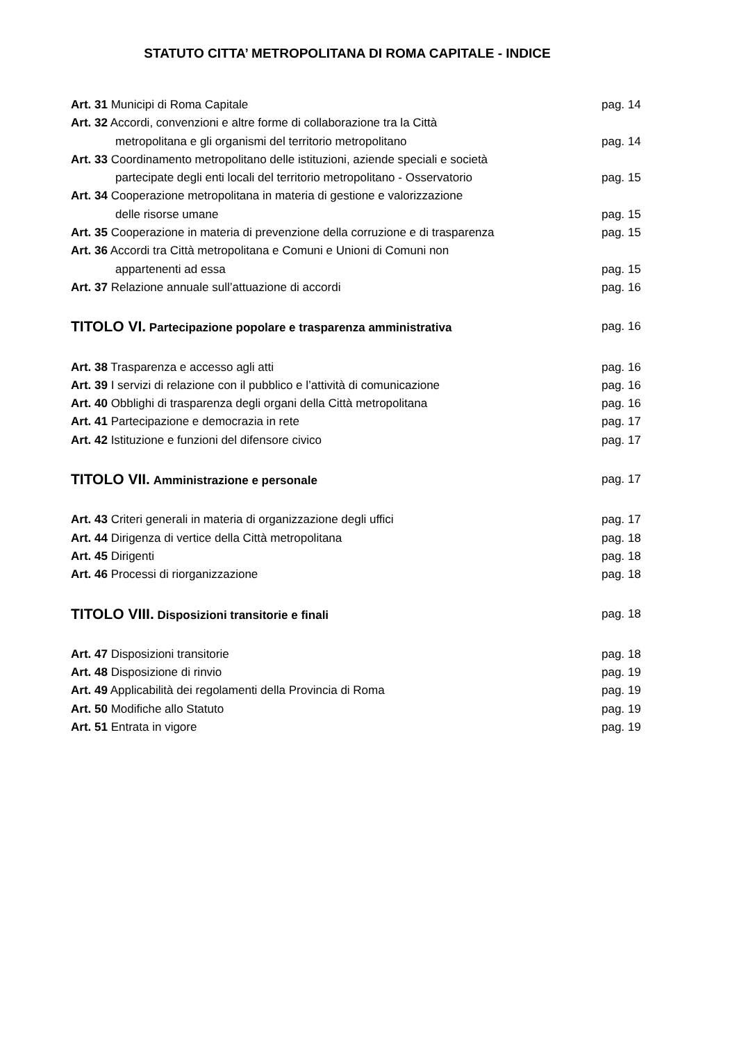STATUTO CITTA’ METROPOLITANA DI ROMA CAPITALE - INDICE
Art. 31 Municipi di Roma Capitale pag. 14
Art. 32 Accordi, convenzioni e altre forme di collaborazione tra la Città
metropolitana e gli organismi del territorio metropolitano pag. 14
Art. 33 Coordinamento metropolitano delle istituzioni, aziende speciali e società
partecipate degli enti locali del territorio metropolitano - Osservatorio pag. 15
Art. 34 Cooperazione metropolitana in materia di gestione e valorizzazione
delle risorse umane pag. 15
Art. 35 Cooperazione in materia di prevenzione della corruzione e di trasparenza pag. 15
Art. 36 Accordi tra Città metropolitana e Comuni e Unioni di Comuni non
appartenenti ad essa pag. 15
Art. 37 Relazione annuale sull’attuazione di accordi pag. 16
TITOLO VI. Partecipazione popolare e trasparenza amministrativa pag. 16
Art. 38 Trasparenza e accesso agli atti pag. 16
Art. 39 I servizi di relazione con il pubblico e l’attività di comunicazione pag. 16
Art. 40 Obblighi di trasparenza degli organi della Città metropolitana pag. 16
Art. 41 Partecipazione e democrazia in rete pag. 17
Art. 42 Istituzione e funzioni del difensore civico pag. 17
TITOLO VII. Amministrazione e personale pag. 17
Art. 43 Criteri generali in materia di organizzazione degli uffici pag. 17
Art. 44 Dirigenza di vertice della Città metropolitana pag. 18
Art. 45 Dirigenti pag. 18
Art. 46 Processi di riorganizzazione pag. 18
TITOLO VIII. Disposizioni transitorie e finali pag. 18
Art. 47 Disposizioni transitorie pag. 18
Art. 48 Disposizione di rinvio pag. 19
Art. 49 Applicabilità dei regolamenti della Provincia di Roma pag. 19
Art. 50 Modifiche allo Statuto pag. 19
Art. 51 Entrata in vigore pag. 19